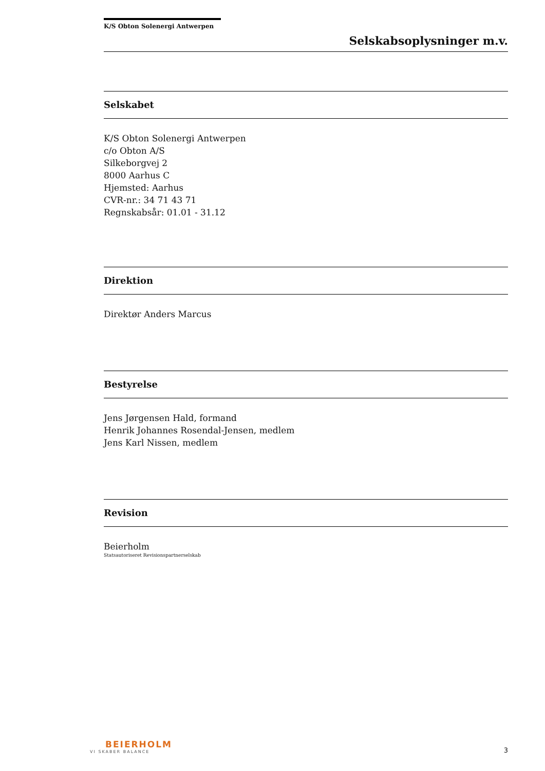K/S Obton Solenergi Antwerpen
Selskabsoplysninger m.v.
Selskabet
K/S Obton Solenergi Antwerpen
c/o Obton A/S
Silkeborgvej 2
8000 Aarhus C
Hjemsted: Aarhus
CVR-nr.: 34 71 43 71
Regnskabsår: 01.01 - 31.12
Direktion
Direktør Anders Marcus
Bestyrelse
Jens Jørgensen Hald, formand
Henrik Johannes Rosendal-Jensen, medlem
Jens Karl Nissen, medlem
Revision
Beierholm
Statsautoriseret Revisionspartnerselskab
BEIERHOLM
VI SKABER BALANCE
3